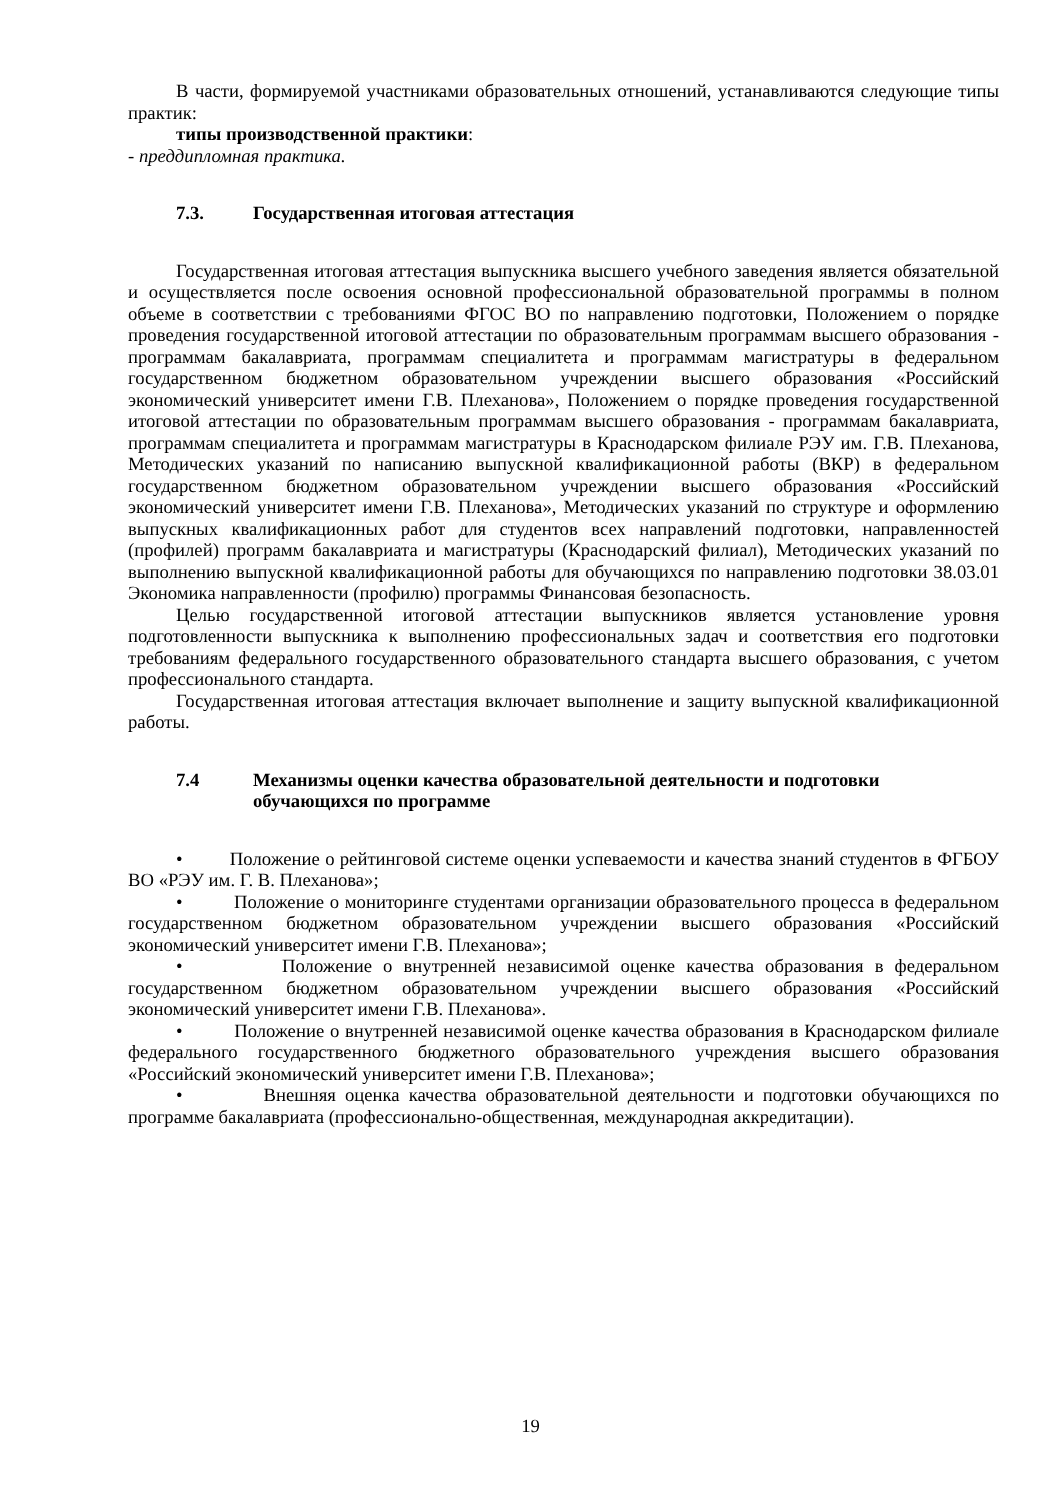В части, формируемой участниками образовательных отношений, устанавливаются следующие типы практик:
типы производственной практики:
- преддипломная практика.
7.3. Государственная итоговая аттестация
Государственная итоговая аттестация выпускника высшего учебного заведения является обязательной и осуществляется после освоения основной профессиональной образовательной программы в полном объеме в соответствии с требованиями ФГОС ВО по направлению подготовки, Положением о порядке проведения государственной итоговой аттестации по образовательным программам высшего образования - программам бакалавриата, программам специалитета и программам магистратуры в федеральном государственном бюджетном образовательном учреждении высшего образования «Российский экономический университет имени Г.В. Плеханова», Положением о порядке проведения государственной итоговой аттестации по образовательным программам высшего образования - программам бакалавриата, программам специалитета и программам магистратуры в Краснодарском филиале РЭУ им. Г.В. Плеханова, Методических указаний по написанию выпускной квалификационной работы (ВКР) в федеральном государственном бюджетном образовательном учреждении высшего образования «Российский экономический университет имени Г.В. Плеханова», Методических указаний по структуре и оформлению выпускных квалификационных работ для студентов всех направлений подготовки, направленностей (профилей) программ бакалавриата и магистратуры (Краснодарский филиал), Методических указаний по выполнению выпускной квалификационной работы для обучающихся по направлению подготовки 38.03.01 Экономика направленности (профилю) программы Финансовая безопасность.
Целью государственной итоговой аттестации выпускников является установление уровня подготовленности выпускника к выполнению профессиональных задач и соответствия его подготовки требованиям федерального государственного образовательного стандарта высшего образования, с учетом профессионального стандарта.
Государственная итоговая аттестация включает выполнение и защиту выпускной квалификационной работы.
7.4 Механизмы оценки качества образовательной деятельности и подготовки обучающихся по программе
• Положение о рейтинговой системе оценки успеваемости и качества знаний студентов в ФГБОУ ВО «РЭУ им. Г. В. Плеханова»;
• Положение о мониторинге студентами организации образовательного процесса в федеральном государственном бюджетном образовательном учреждении высшего образования «Российский экономический университет имени Г.В. Плеханова»;
• Положение о внутренней независимой оценке качества образования в федеральном государственном бюджетном образовательном учреждении высшего образования «Российский экономический университет имени Г.В. Плеханова».
• Положение о внутренней независимой оценке качества образования в Краснодарском филиале федерального государственного бюджетного образовательного учреждения высшего образования «Российский экономический университет имени Г.В. Плеханова»;
• Внешняя оценка качества образовательной деятельности и подготовки обучающихся по программе бакалавриата (профессионально-общественная, международная аккредитации).
19